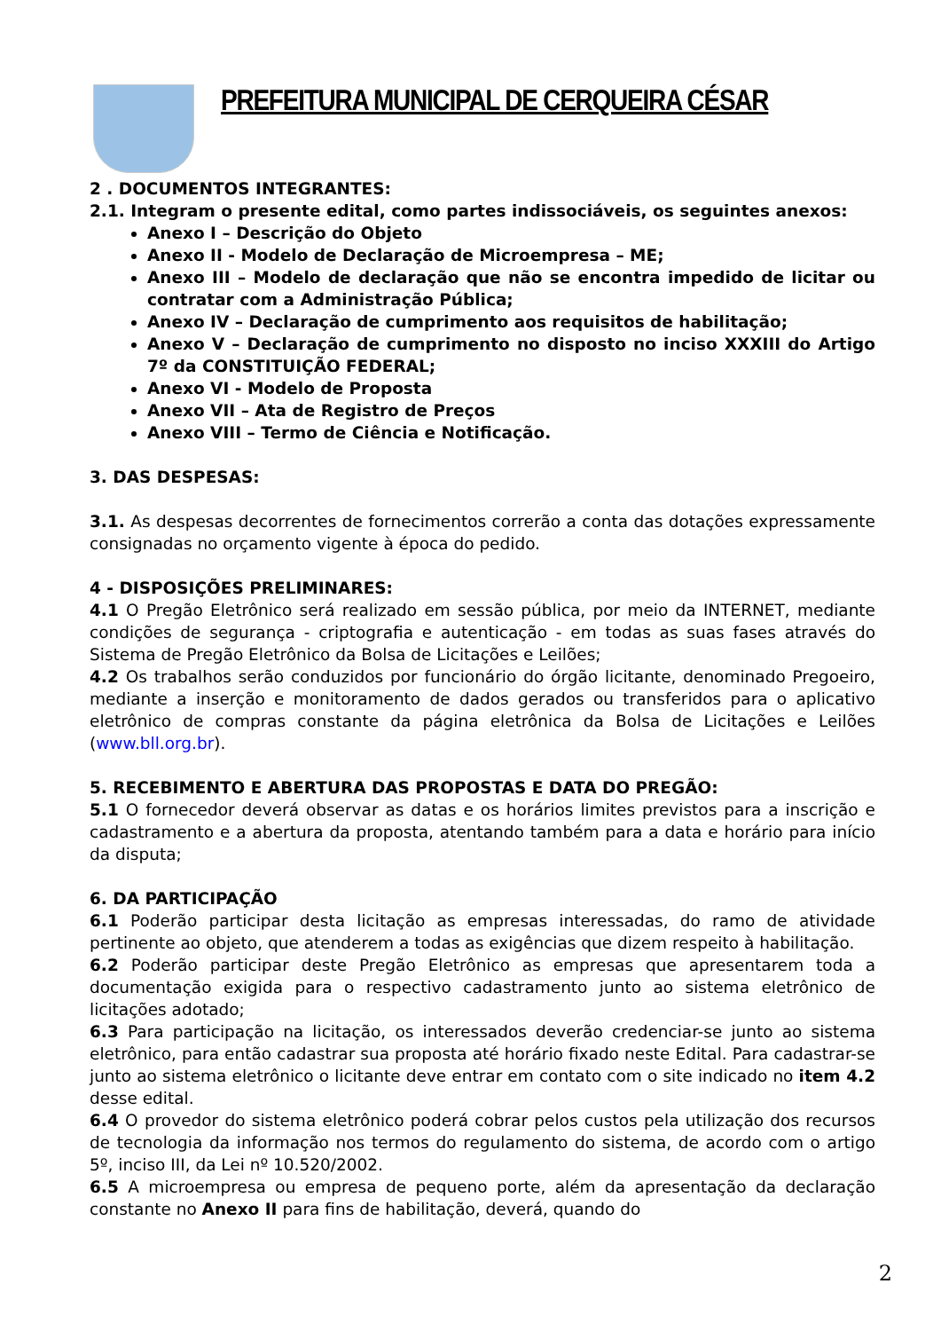PREFEITURA MUNICIPAL DE CERQUEIRA CÉSAR
2 . DOCUMENTOS INTEGRANTES:
2.1. Integram o presente edital, como partes indissociáveis, os seguintes anexos:
Anexo I – Descrição do Objeto
Anexo II - Modelo de Declaração de Microempresa – ME;
Anexo III – Modelo de declaração que não se encontra impedido de licitar ou contratar com a Administração Pública;
Anexo IV – Declaração de cumprimento aos requisitos de habilitação;
Anexo V – Declaração de cumprimento no disposto no inciso XXXIII do Artigo 7º da CONSTITUIÇÃO FEDERAL;
Anexo VI - Modelo de Proposta
Anexo VII – Ata de Registro de Preços
Anexo VIII – Termo de Ciência e Notificação.
3. DAS DESPESAS:
3.1. As despesas decorrentes de fornecimentos correrão a conta das dotações expressamente consignadas no orçamento vigente à época do pedido.
4 - DISPOSIÇÕES PRELIMINARES:
4.1 O Pregão Eletrônico será realizado em sessão pública, por meio da INTERNET, mediante condições de segurança - criptografia e autenticação - em todas as suas fases através do Sistema de Pregão Eletrônico da Bolsa de Licitações e Leilões;
4.2 Os trabalhos serão conduzidos por funcionário do órgão licitante, denominado Pregoeiro, mediante a inserção e monitoramento de dados gerados ou transferidos para o aplicativo eletrônico de compras constante da página eletrônica da Bolsa de Licitações e Leilões (www.bll.org.br).
5. RECEBIMENTO E ABERTURA DAS PROPOSTAS E DATA DO PREGÃO:
5.1 O fornecedor deverá observar as datas e os horários limites previstos para a inscrição e cadastramento e a abertura da proposta, atentando também para a data e horário para início da disputa;
6. DA PARTICIPAÇÃO
6.1 Poderão participar desta licitação as empresas interessadas, do ramo de atividade pertinente ao objeto, que atenderem a todas as exigências que dizem respeito à habilitação.
6.2 Poderão participar deste Pregão Eletrônico as empresas que apresentarem toda a documentação exigida para o respectivo cadastramento junto ao sistema eletrônico de licitações adotado;
6.3 Para participação na licitação, os interessados deverão credenciar-se junto ao sistema eletrônico, para então cadastrar sua proposta até horário fixado neste Edital. Para cadastrar-se junto ao sistema eletrônico o licitante deve entrar em contato com o site indicado no item 4.2 desse edital.
6.4 O provedor do sistema eletrônico poderá cobrar pelos custos pela utilização dos recursos de tecnologia da informação nos termos do regulamento do sistema, de acordo com o artigo 5º, inciso III, da Lei nº 10.520/2002.
6.5 A microempresa ou empresa de pequeno porte, além da apresentação da declaração constante no Anexo II para fins de habilitação, deverá, quando do
2